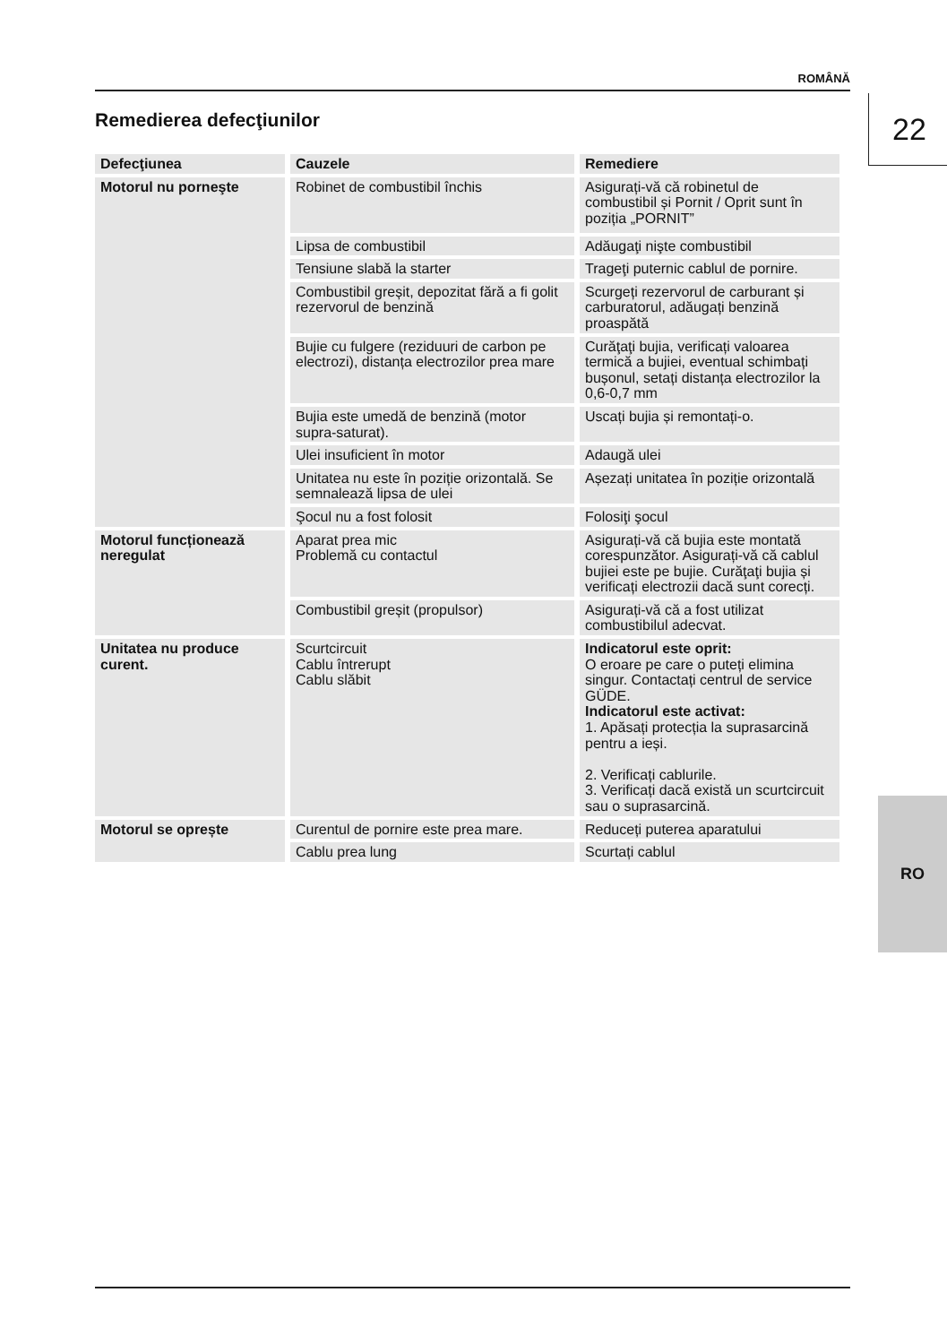ROMÂNĂ
22
Remedierea defecţiunilor
| Defecţiunea | Cauzele | Remediere |
| --- | --- | --- |
| Motorul nu porneşte | Robinet de combustibil închis | Asigurați-vă că robinetul de combustibil și Pornit / Oprit sunt în poziția „PORNIT” |
| | Lipsa de combustibil | Adăugaţi nişte combustibil |
| | Tensiune slabă la starter | Trageţi puternic cablul de pornire. |
| | Combustibil greșit, depozitat fără a fi golit rezervorul de benzină | Scurgeți rezervorul de carburant și carburatorul, adăugați benzină proaspătă |
| | Bujie cu fulgere (reziduuri de carbon pe electrozi), distanța electrozilor prea mare | Curăţaţi bujia, verificați valoarea termică a bujiei, eventual schimbați bușonul, setați distanța electrozilor la 0,6-0,7 mm |
| | Bujia este umedă de benzină (motor supra-saturat). | Uscați bujia și remontați-o. |
| | Ulei insuficient în motor | Adaugă ulei |
| | Unitatea nu este în poziție orizontală. Se semnalează lipsa de ulei | Așezați unitatea în poziție orizontală |
| | Şocul nu a fost folosit | Folosiţi şocul |
| Motorul funcționează neregulat | Aparat prea mic Problemă cu contactul | Asigurați-vă că bujia este montată corespunzător. Asigurați-vă că cablul bujiei este pe bujie. Curăţaţi bujia și verificați electrozii dacă sunt corecți. |
| | Combustibil greșit (propulsor) | Asigurați-vă că a fost utilizat combustibilul adecvat. |
| Unitatea nu produce curent. | Scurtcircuit Cablu întrerupt Cablu slăbit | Indicatorul este oprit: O eroare pe care o puteți elimina singur. Contactați centrul de service GÜDE. Indicatorul este activat: 1. Apăsați protecția la suprasarcină pentru a ieși. 2. Verificați cablurile. 3. Verificați dacă există un scurtcircuit sau o suprasarcină. |
| Motorul se oprește | Curentul de pornire este prea mare. | Reduceți puterea aparatului |
| | Cablu prea lung | Scurtați cablul |
RO